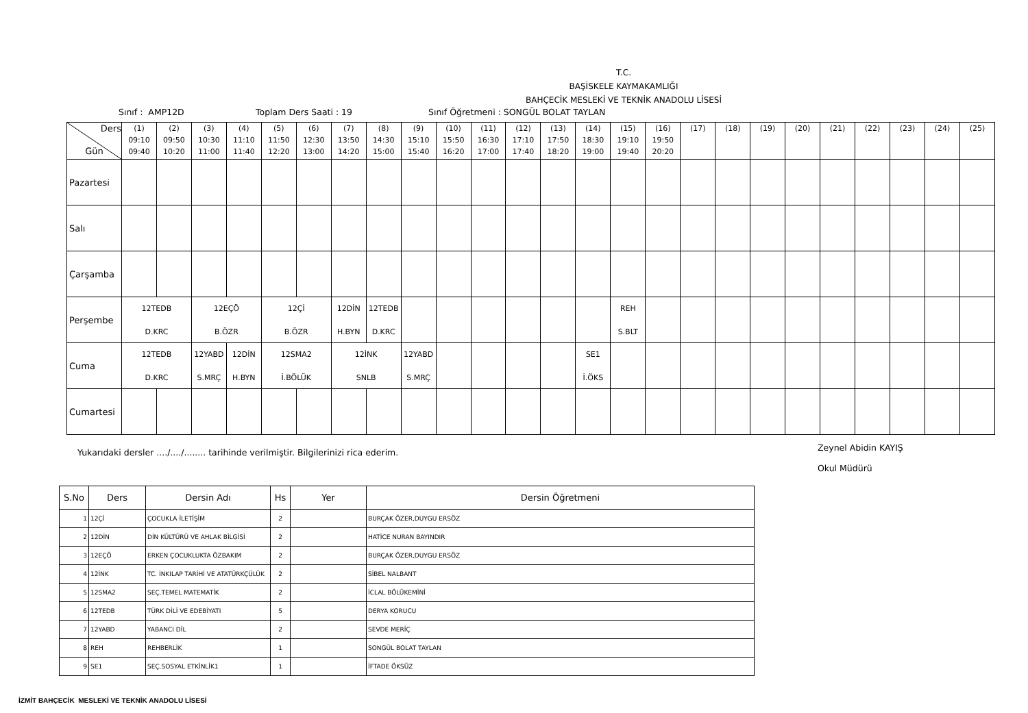T.C.
BAŞİSKELE KAYMAKAMLIĞI
BAHÇECİK MESLEKİ VE TEKNİK ANADOLU LİSESİ
Sınıf : AMP12D Toplam Ders Saati : 19 Sınıf Öğretmeni : SONGÜL BOLAT TAYLAN
| Ders Gün | (1) 09:10 09:40 | (2) 09:50 10:20 | (3) 10:30 11:00 | (4) 11:10 11:40 | (5) 11:50 12:20 | (6) 12:30 13:00 | (7) 13:50 14:20 | (8) 14:30 15:00 | (9) 15:10 15:40 | (10) 15:50 16:20 | (11) 16:30 17:00 | (12) 17:10 17:40 | (13) 17:50 18:20 | (14) 18:30 19:00 | (15) 19:10 19:40 | (16) 19:50 20:20 | (17) | (18) | (19) | (20) | (21) | (22) | (23) | (24) | (25) |
| --- | --- | --- | --- | --- | --- | --- | --- | --- | --- | --- | --- | --- | --- | --- | --- | --- | --- | --- | --- | --- | --- | --- | --- | --- | --- |
| Pazartesi | | | | | | | | | | | | | | | | | | | | | | | | | |
| Salı | | | | | | | | | | | | | | | | | | | | | | | | | |
| Çarşamba | | | | | | | | | | | | | | | | | | | | | | | | | |
| Perşembe | 12TEDB D.KRC | | 12EÇÖ B.ÖZR | | 12Çİ B.ÖZR | | 12DİN H.BYN | 12TEDB D.KRC | | | | | | | REH S.BLT | | | | | | | | | | |
| Cuma | 12TEDB D.KRC | | 12YABD S.MRÇ | 12DİN H.BYN | 12SMA2 İ.BÖLÜK | | 12İNK SNLB | | 12YABD S.MRÇ | | | | | SE1 İ.ÖKS | | | | | | | | | | | |
| Cumartesi | | | | | | | | | | | | | | | | | | | | | | | | | |
Yukarıdaki dersler ..../..../........ tarihinde verilmiştir. Bilgilerinizi rica ederim. Zeynel Abidin KAYIŞ
Okul Müdürü
| S.No | Ders | Dersin Adı | Hs | Yer | Dersin Öğretmeni |
| --- | --- | --- | --- | --- | --- |
| 1 | 12Çİ | ÇOCUKLA İLETİŞİM | 2 | | BURÇAK ÖZER,DUYGU ERSÖZ |
| 2 | 12DİN | DİN KÜLTÜRÜ VE AHLAK BİLGİSİ | 2 | | HATİCE NURAN BAYINDIR |
| 3 | 12EÇÖ | ERKEN ÇOCUKLUKTA ÖZBAKIM | 2 | | BURÇAK ÖZER,DUYGU ERSÖZ |
| 4 | 12İNK | TC. İNKILAP TARİHİ VE ATATÜRKÇÜLÜK | 2 | | SİBEL NALBANT |
| 5 | 12SMA2 | SEÇ.TEMEL MATEMATİK | 2 | | İCLAL BÖLÜKEMİNİ |
| 6 | 12TEDB | TÜRK DİLİ VE EDEBİYATI | 5 | | DERYA KORUCU |
| 7 | 12YABD | YABANCI DİL | 2 | | SEVDE MERİÇ |
| 8 | REH | REHBERLİK | 1 | | SONGÜL BOLAT TAYLAN |
| 9 | SE1 | SEÇ.SOSYAL ETKİNLİK1 | 1 | | İFTADE ÖKSÜZ |
İZMİT BAHÇECİK MESLEKİ VE TEKNİK ANADOLU LİSESİ